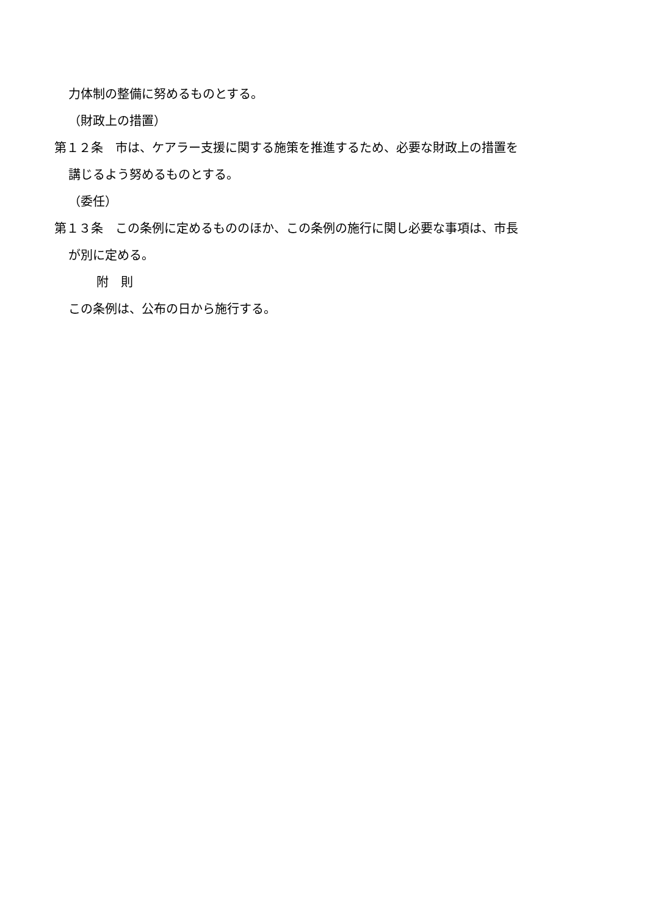力体制の整備に努めるものとする。
（財政上の措置）
第１２条　市は、ケアラー支援に関する施策を推進するため、必要な財政上の措置を
講じるよう努めるものとする。
（委任）
第１３条　この条例に定めるもののほか、この条例の施行に関し必要な事項は、市長
が別に定める。
附　則
この条例は、公布の日から施行する。